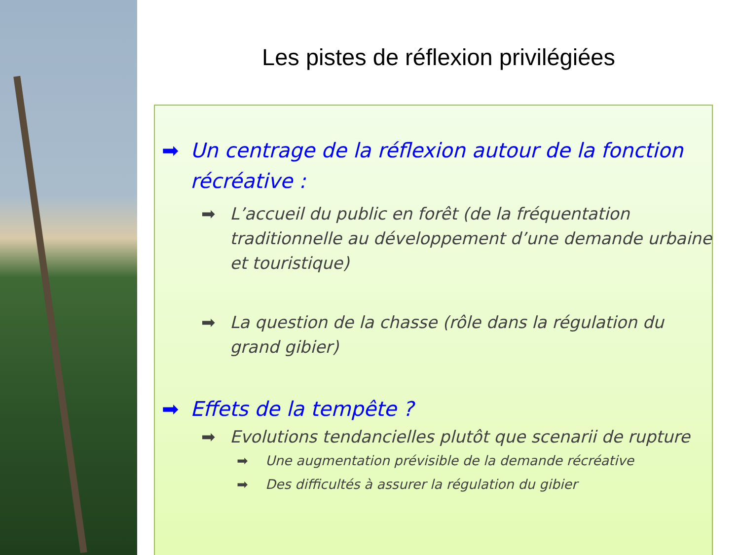Les pistes de réflexion privilégiées
➡ Un centrage de la réflexion autour de la fonction récréative :
➡ L’accueil du public en forêt (de la fréquentation traditionnelle au développement d’une demande urbaine et touristique)
➡ La question de la chasse (rôle dans la régulation du grand gibier)
➡ Effets de la tempête ?
➡ Evolutions tendancielles plutôt que scenarii de rupture
➡ Une augmentation prévisible de la demande récréative
➡ Des difficultés à assurer la régulation du gibier